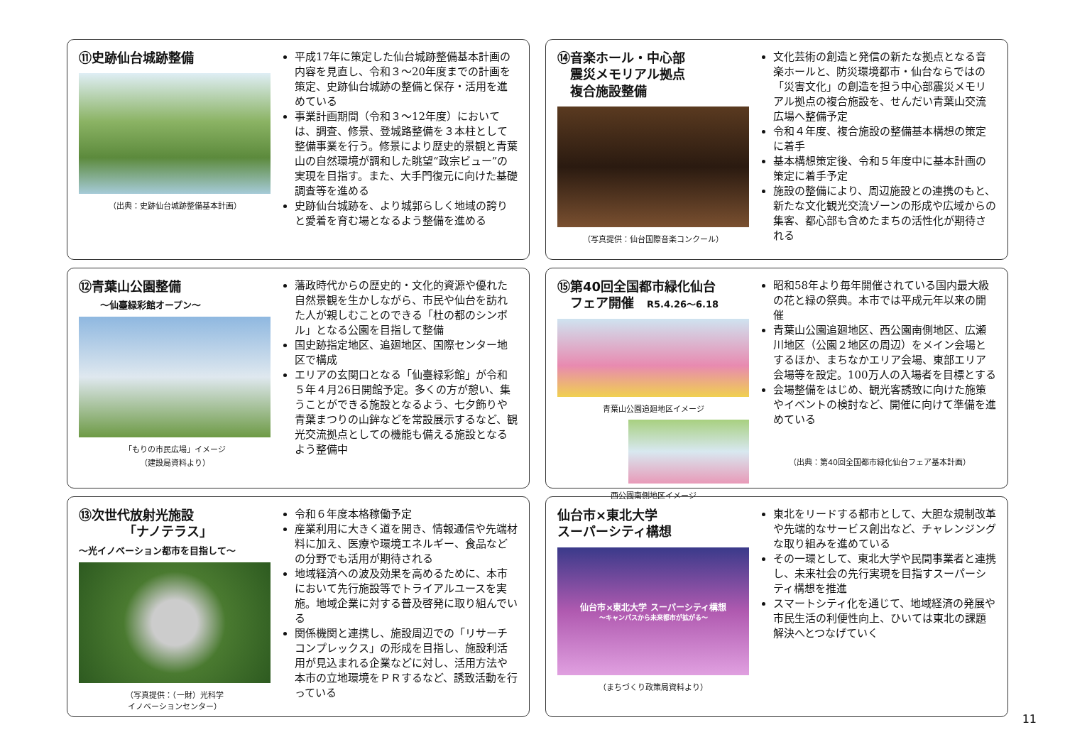⑪史跡仙台城跡整備
（出典：史跡仙台城跡整備基本計画）
平成17年に策定した仙台城跡整備基本計画の内容を見直し、令和３～20年度までの計画を策定、史跡仙台城跡の整備と保存・活用を進めている
事業計画期間（令和３～12年度）においては、調査、修景、登城路整備を３本柱として整備事業を行う。修景により歴史的景観と青葉山の自然環境が調和した眺望“政宗ビュー”の実現を目指す。また、大手門復元に向けた基礎調査等を進める
史跡仙台城跡を、より城郭らしく地域の誇りと愛着を育む場となるよう整備を進める
⑭音楽ホール・中心部
　震災メモリアル拠点
　複合施設整備
（写真提供：仙台国際音楽コンクール）
文化芸術の創造と発信の新たな拠点となる音楽ホールと、防災環境都市・仙台ならではの「災害文化」の創造を担う中心部震災メモリアル拠点の複合施設を、せんだい青葉山交流広場へ整備予定
令和４年度、複合施設の整備基本構想の策定に着手
基本構想策定後、令和５年度中に基本計画の策定に着手予定
施設の整備により、周辺施設との連携のもと、新たな文化観光交流ゾーンの形成や広域からの集客、都心部も含めたまちの活性化が期待される
⑫青葉山公園整備
～仙臺緑彩館オープン～
「もりの市民広場」イメージ
（建設局資料より）
藩政時代からの歴史的・文化的資源や優れた自然景観を生かしながら、市民や仙台を訪れた人が親しむことのできる「杜の都のシンボル」となる公園を目指して整備
国史跡指定地区、追廻地区、国際センター地区で構成
エリアの玄関口となる「仙臺緑彩館」が令和５年４月26日開館予定。多くの方が憩い、集うことができる施設となるよう、七夕飾りや青葉まつりの山鉾などを常設展示するなど、観光交流拠点としての機能も備える施設となるよう整備中
⑮第40回全国都市緑化仙台
　フェア開催　R5.4.26～6.18
青葉山公園追廻地区イメージ
西公園南側地区イメージ
昭和58年より毎年開催されている国内最大級の花と緑の祭典。本市では平成元年以来の開催
青葉山公園追廻地区、西公園南側地区、広瀬川地区（公園２地区の周辺）をメイン会場とするほか、まちなかエリア会場、東部エリア会場等を設定。100万人の入場者を目標とする
会場整備をはじめ、観光客誘致に向けた施策やイベントの検討など、開催に向けて準備を進めている
（出典：第40回全国都市緑化仙台フェア基本計画）
⑬次世代放射光施設
　　　　「ナノテラス」
～光イノベーション都市を目指して～
（写真提供：（一財）光科学
イノベーションセンター）
令和６年度本格稼働予定
産業利用に大きく道を開き、情報通信や先端材料に加え、医療や環境エネルギー、食品などの分野でも活用が期待される
地域経済への波及効果を高めるために、本市において先行施設等でトライアルユースを実施。地域企業に対する普及啓発に取り組んでいる
関係機関と連携し、施設周辺での「リサーチコンプレックス」の形成を目指し、施設利活用が見込まれる企業などに対し、活用方法や本市の立地環境をＰＲするなど、誘致活動を行っている
仙台市×東北大学
スーパーシティ構想
仙台市×東北大学 スーパーシティ構想
～キャンパスから未来都市が拡がる～
（まちづくり政策局資料より）
東北をリードする都市として、大胆な規制改革や先端的なサービス創出など、チャレンジングな取り組みを進めている
その一環として、東北大学や民間事業者と連携し、未来社会の先行実現を目指すスーパーシティ構想を推進
スマートシティ化を通じて、地域経済の発展や市民生活の利便性向上、ひいては東北の課題解決へとつなげていく
11